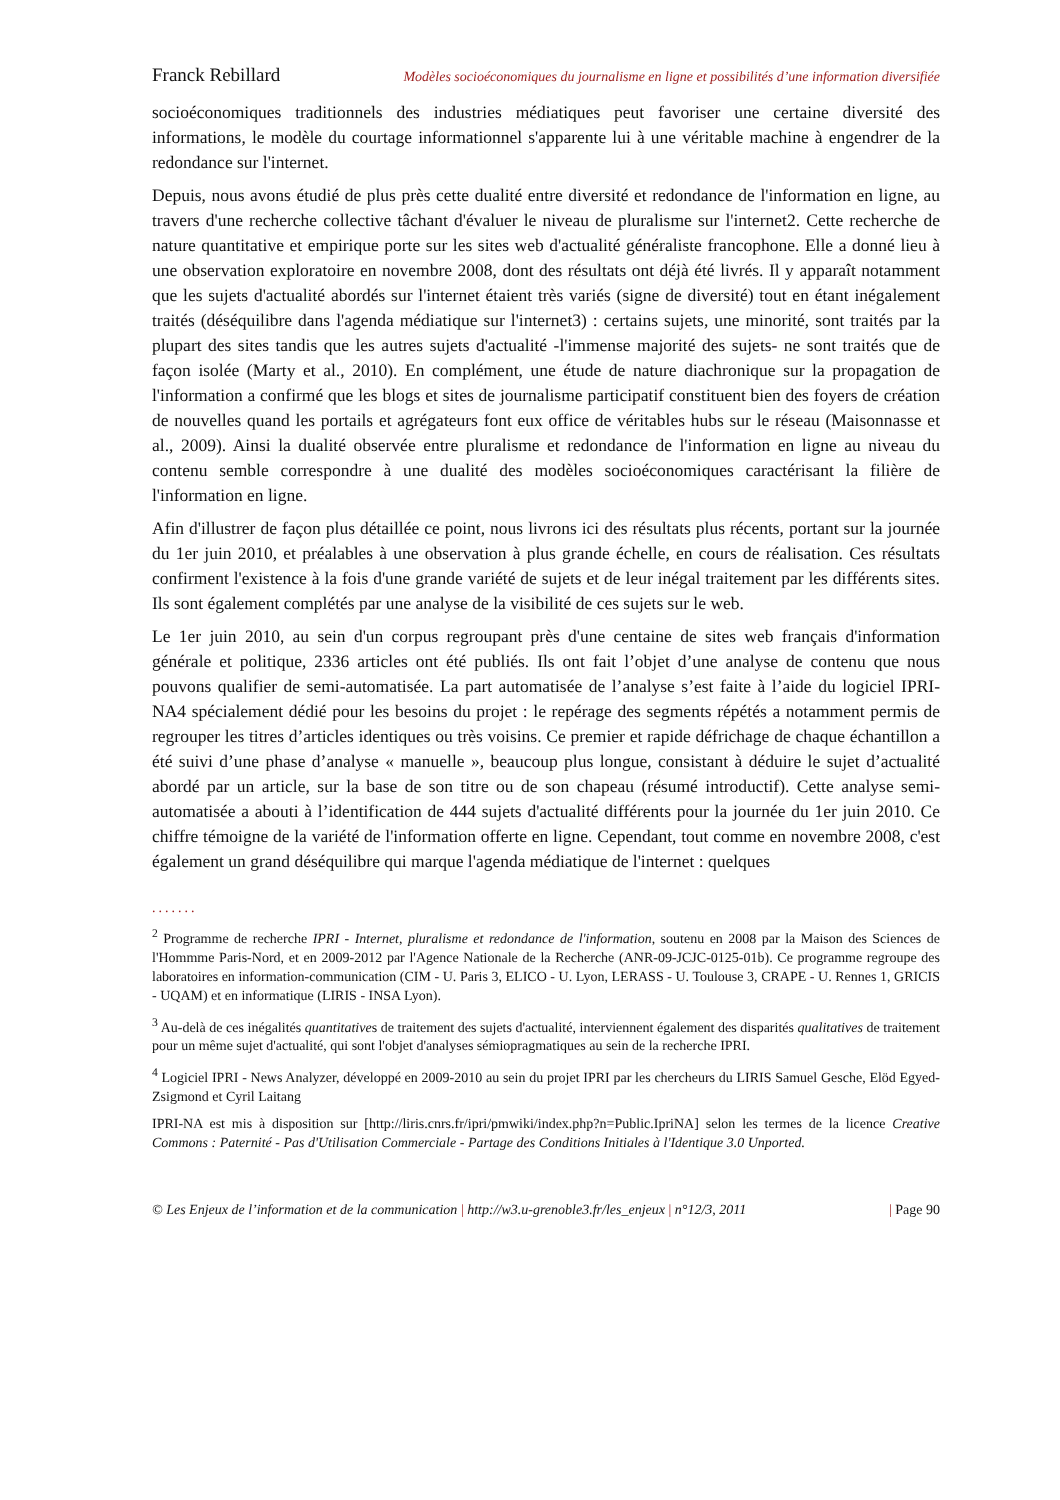Franck Rebillard Modèles socioéconomiques du journalisme en ligne et possibilités d’une information diversifiée
socioéconomiques traditionnels des industries médiatiques peut favoriser une certaine diversité des informations, le modèle du courtage informationnel s'apparente lui à une véritable machine à engendrer de la redondance sur l'internet.
Depuis, nous avons étudié de plus près cette dualité entre diversité et redondance de l'information en ligne, au travers d'une recherche collective tâchant d'évaluer le niveau de pluralisme sur l'internet2. Cette recherche de nature quantitative et empirique porte sur les sites web d'actualité généraliste francophone. Elle a donné lieu à une observation exploratoire en novembre 2008, dont des résultats ont déjà été livrés. Il y apparaît notamment que les sujets d'actualité abordés sur l'internet étaient très variés (signe de diversité) tout en étant inégalement traités (déséquilibre dans l'agenda médiatique sur l'internet3) : certains sujets, une minorité, sont traités par la plupart des sites tandis que les autres sujets d'actualité -l'immense majorité des sujets- ne sont traités que de façon isolée (Marty et al., 2010). En complément, une étude de nature diachronique sur la propagation de l'information a confirmé que les blogs et sites de journalisme participatif constituent bien des foyers de création de nouvelles quand les portails et agrégateurs font eux office de véritables hubs sur le réseau (Maisonnasse et al., 2009). Ainsi la dualité observée entre pluralisme et redondance de l'information en ligne au niveau du contenu semble correspondre à une dualité des modèles socioéconomiques caractérisant la filière de l'information en ligne.
Afin d'illustrer de façon plus détaillée ce point, nous livrons ici des résultats plus récents, portant sur la journée du 1er juin 2010, et préalables à une observation à plus grande échelle, en cours de réalisation. Ces résultats confirment l'existence à la fois d'une grande variété de sujets et de leur inégal traitement par les différents sites. Ils sont également complétés par une analyse de la visibilité de ces sujets sur le web.
Le 1er juin 2010, au sein d'un corpus regroupant près d'une centaine de sites web français d'information générale et politique, 2336 articles ont été publiés. Ils ont fait l’objet d’une analyse de contenu que nous pouvons qualifier de semi-automatisée. La part automatisée de l’analyse s’est faite à l’aide du logiciel IPRI-NA4 spécialement dédié pour les besoins du projet : le repérage des segments répétés a notamment permis de regrouper les titres d’articles identiques ou très voisins. Ce premier et rapide défrichage de chaque échantillon a été suivi d’une phase d’analyse « manuelle », beaucoup plus longue, consistant à déduire le sujet d’actualité abordé par un article, sur la base de son titre ou de son chapeau (résumé introductif). Cette analyse semi-automatisée a abouti à l’identification de 444 sujets d'actualité différents pour la journée du 1er juin 2010. Ce chiffre témoigne de la variété de l'information offerte en ligne. Cependant, tout comme en novembre 2008, c'est également un grand déséquilibre qui marque l'agenda médiatique de l'internet : quelques
.......
<sup>2</sup> Programme de recherche IPRI - Internet, pluralisme et redondance de l'information, soutenu en 2008 par la Maison des Sciences de l'Hommme Paris-Nord, et en 2009-2012 par l'Agence Nationale de la Recherche (ANR-09-JCJC-0125-01b). Ce programme regroupe des laboratoires en information-communication (CIM - U. Paris 3, ELICO - U. Lyon, LERASS - U. Toulouse 3, CRAPE - U. Rennes 1, GRICIS - UQAM) et en informatique (LIRIS - INSA Lyon).
<sup>3</sup> Au-delà de ces inégalités quantitatives de traitement des sujets d'actualité, interviennent également des disparités qualitatives de traitement pour un même sujet d'actualité, qui sont l'objet d'analyses sémiopragmatiques au sein de la recherche IPRI.
<sup>4</sup> Logiciel IPRI - News Analyzer, développé en 2009-2010 au sein du projet IPRI par les chercheurs du LIRIS Samuel Gesche, Elöd Egyed-Zsigmond et Cyril Laitang
IPRI-NA est mis à disposition sur [http://liris.cnrs.fr/ipri/pmwiki/index.php?n=Public.IpriNA] selon les termes de la licence Creative Commons : Paternité - Pas d'Utilisation Commerciale - Partage des Conditions Initiales à l'Identique 3.0 Unported.
© Les Enjeux de l’information et de la communication | http://w3.u-grenoble3.fr/les_enjeux | n°12/3, 2011 | Page 90